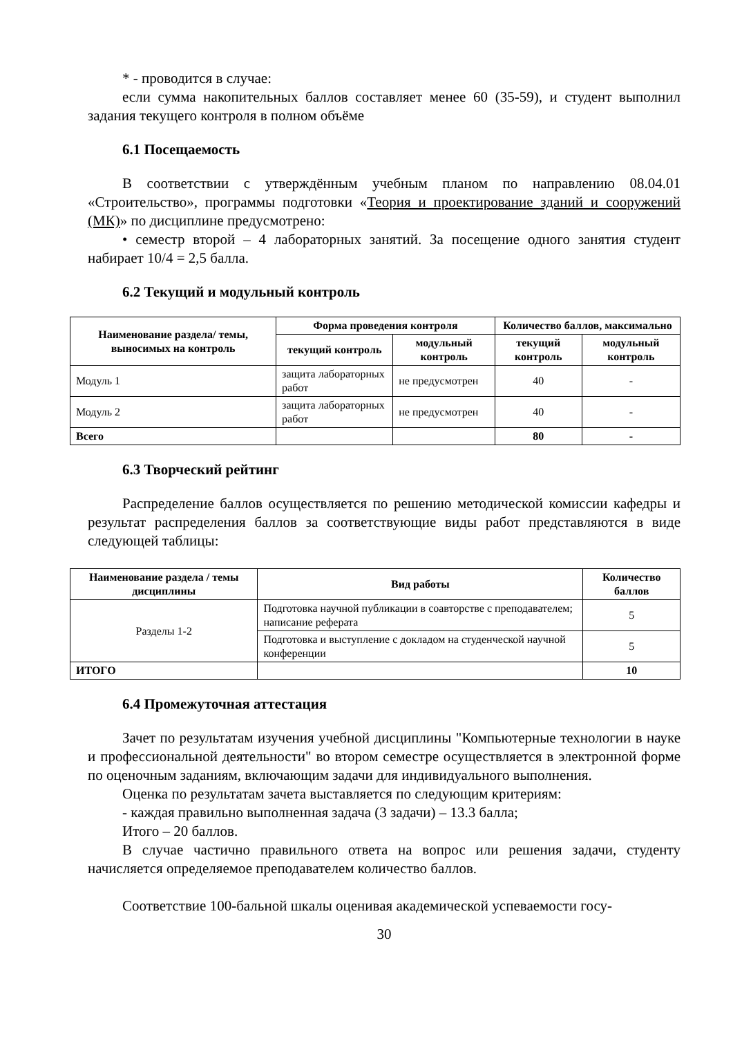* - проводится в случае:
если сумма накопительных баллов составляет менее 60 (35-59), и студент выполнил задания текущего контроля в полном объёме
6.1 Посещаемость
В соответствии с утверждённым учебным планом по направлению 08.04.01 «Строительство», программы подготовки «Теория и проектирование зданий и сооружений (МК)» по дисциплине предусмотрено:
• семестр второй – 4 лабораторных занятий. За посещение одного занятия студент набирает 10/4 = 2,5 балла.
6.2 Текущий и модульный контроль
| Наименование раздела/ темы, выносимых на контроль | Форма проведения контроля | | Количество баллов, максимально | |
| --- | --- | --- | --- | --- |
| | текущий контроль | модульный контроль | текущий контроль | модульный контроль |
| Модуль 1 | защита лабораторных работ | не предусмотрен | 40 | - |
| Модуль 2 | защита лабораторных работ | не предусмотрен | 40 | - |
| Всего | | | 80 | - |
6.3 Творческий рейтинг
Распределение баллов осуществляется по решению методической комиссии кафедры и результат распределения баллов за соответствующие виды работ представляются в виде следующей таблицы:
| Наименование раздела / темы дисциплины | Вид работы | Количество баллов |
| --- | --- | --- |
| Разделы 1-2 | Подготовка научной публикации в соавторстве с преподавателем; написание реферата | 5 |
| | Подготовка и выступление с докладом на студенческой научной конференции | 5 |
| ИТОГО | | 10 |
6.4 Промежуточная аттестация
Зачет по результатам изучения учебной дисциплины "Компьютерные технологии в науке и профессиональной деятельности" во втором семестре осуществляется в электронной форме по оценочным заданиям, включающим задачи для индивидуального выполнения.
Оценка по результатам зачета выставляется по следующим критериям:
- каждая правильно выполненная задача (3 задачи) – 13.3 балла;
Итого – 20 баллов.
В случае частично правильного ответа на вопрос или решения задачи, студенту начисляется определяемое преподавателем количество баллов.
Соответствие 100-бальной шкалы оценивая академической успеваемости госу-
30